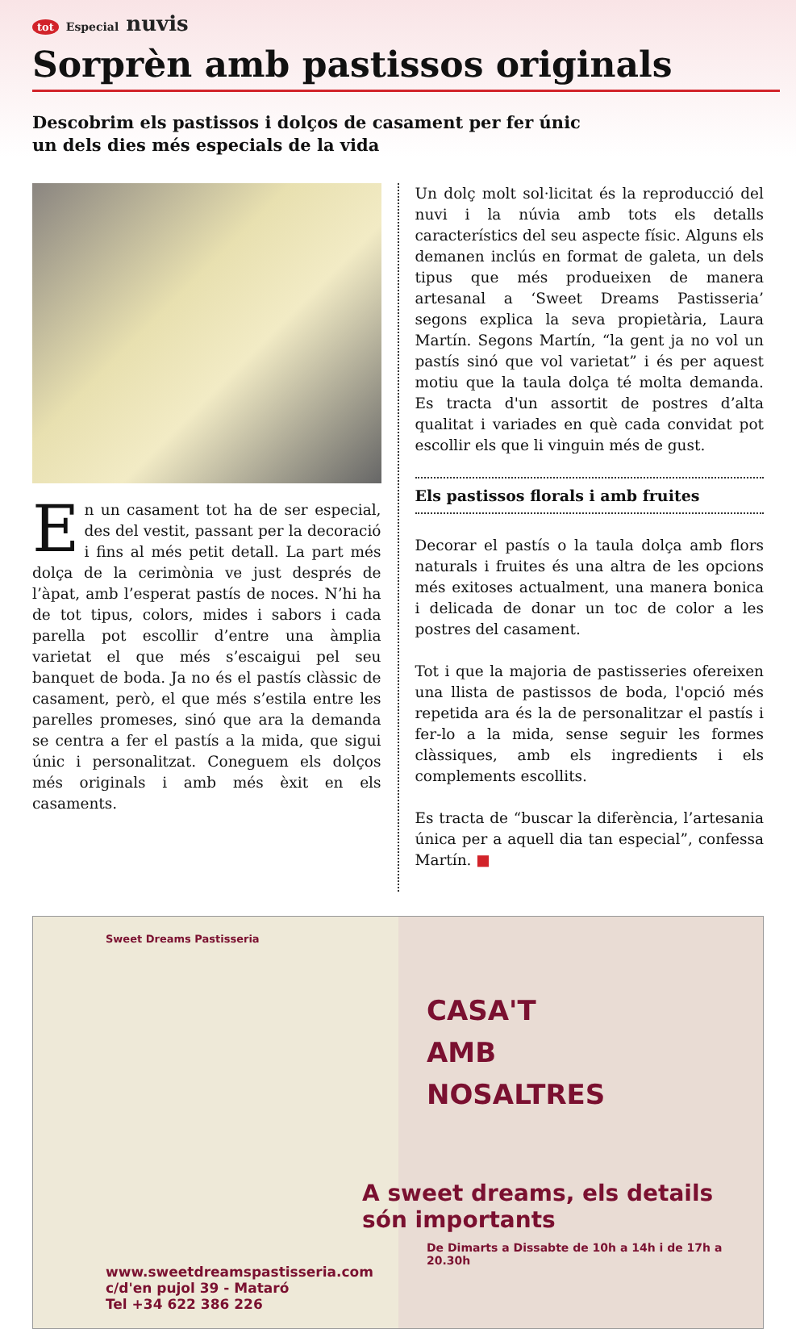tot Especial nuvis
Sorprèn amb pastissos originals
Descobrim els pastissos i dolços de casament per fer únic un dels dies més especials de la vida
En un casament tot ha de ser especial, des del vestit, passant per la decoració i fins al més petit detall. La part més dolça de la cerimònia ve just després de l’àpat, amb l’esperat pastís de noces. N’hi ha de tot tipus, colors, mides i sabors i cada parella pot escollir d’entre una àmplia varietat el que més s’escaigui pel seu banquet de boda. Ja no és el pastís clàssic de casament, però, el que més s’estila entre les parelles promeses, sinó que ara la demanda se centra a fer el pastís a la mida, que sigui únic i personalitzat. Coneguem els dolços més originals i amb més èxit en els casaments.
Un dolç molt sol·licitat és la reproducció del nuvi i la núvia amb tots els detalls característics del seu aspecte físic. Alguns els demanen inclús en format de galeta, un dels tipus que més produeixen de manera artesanal a ‘Sweet Dreams Pastisseria’ segons explica la seva propietària, Laura Martín. Segons Martín, “la gent ja no vol un pastís sinó que vol varietat” i és per aquest motiu que la taula dolça té molta demanda. Es tracta d'un assortit de postres d’alta qualitat i variades en què cada convidat pot escollir els que li vinguin més de gust.
Els pastissos florals i amb fruites
Decorar el pastís o la taula dolça amb flors naturals i fruites és una altra de les opcions més exitoses actualment, una manera bonica i delicada de donar un toc de color a les postres del casament.
Tot i que la majoria de pastisseries ofereixen una llista de pastissos de boda, l'opció més repetida ara és la de personalitzar el pastís i fer-lo a la mida, sense seguir les formes clàssiques, amb els ingredients i els complements escollits.
Es tracta de “buscar la diferència, l’artesania única per a aquell dia tan especial”, confessa Martín. ■
Sweet Dreams Pastisseria
www.sweetdreamspastisseria.com
c/d'en pujol 39 - Mataró
Tel +34 622 386 226
CASA'T
AMB
NOSALTRES
A sweet dreams, els details són importants
De Dimarts a Dissabte de 10h a 14h i de 17h a 20.30h